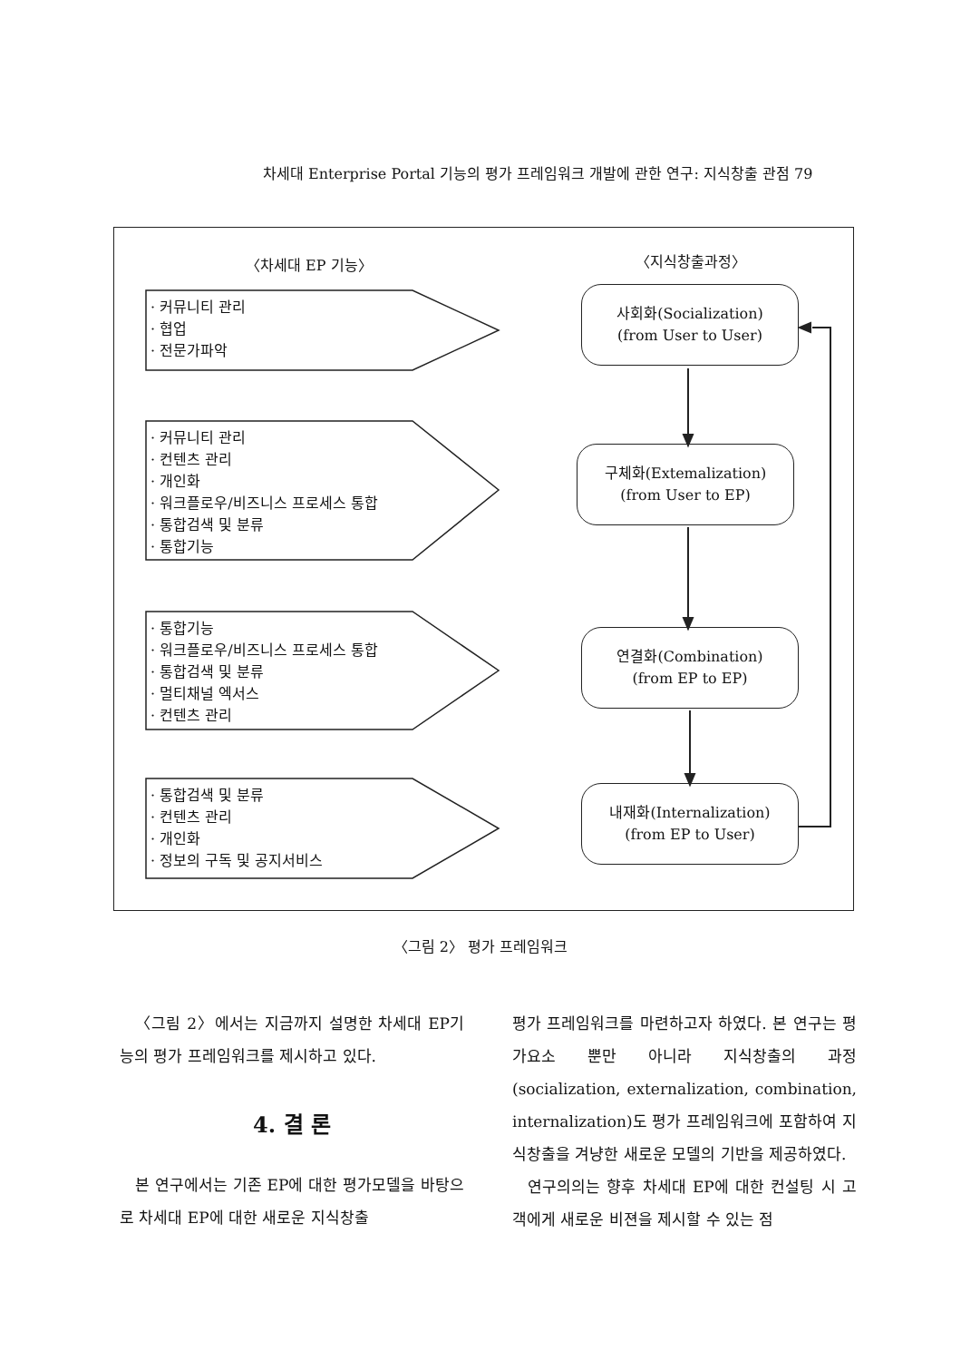차세대 Enterprise Portal 기능의 평가 프레임워크 개발에 관한 연구: 지식창출 관점 79
〈차세대 EP 기능〉 〈지식창출과정〉
· 커뮤니티 관리
· 협업
· 전문가파악
· 커뮤니티 관리
· 컨텐츠 관리
· 개인화
· 워크플로우/비즈니스 프로세스 통합
· 통합검색 및 분류
· 통합기능
· 통합기능
· 워크플로우/비즈니스 프로세스 통합
· 통합검색 및 분류
· 멀티채널 엑서스
· 컨텐츠 관리
· 통합검색 및 분류
· 컨텐츠 관리
· 개인화
· 정보의 구독 및 공지서비스
사회화(Socialization)
(from User to User)
구체화(Extemalization)
(from User to EP)
연결화(Combination)
(from EP to EP)
내재화(Internalization)
(from EP to User)
〈그림 2〉 평가 프레임워크
〈그림 2〉에서는 지금까지 설명한 차세대 EP기능의 평가 프레임워크를 제시하고 있다.
4. 결 론
본 연구에서는 기존 EP에 대한 평가모델을 바탕으로 차세대 EP에 대한 새로운 지식창출
평가 프레임워크를 마련하고자 하였다. 본 연구는 평가요소 뿐만 아니라 지식창출의 과정 (socialization, externalization, combination, internalization)도 평가 프레임워크에 포함하여 지식창출을 겨냥한 새로운 모델의 기반을 제공하였다.
연구의의는 향후 차세대 EP에 대한 컨설팅 시 고객에게 새로운 비젼을 제시할 수 있는 점